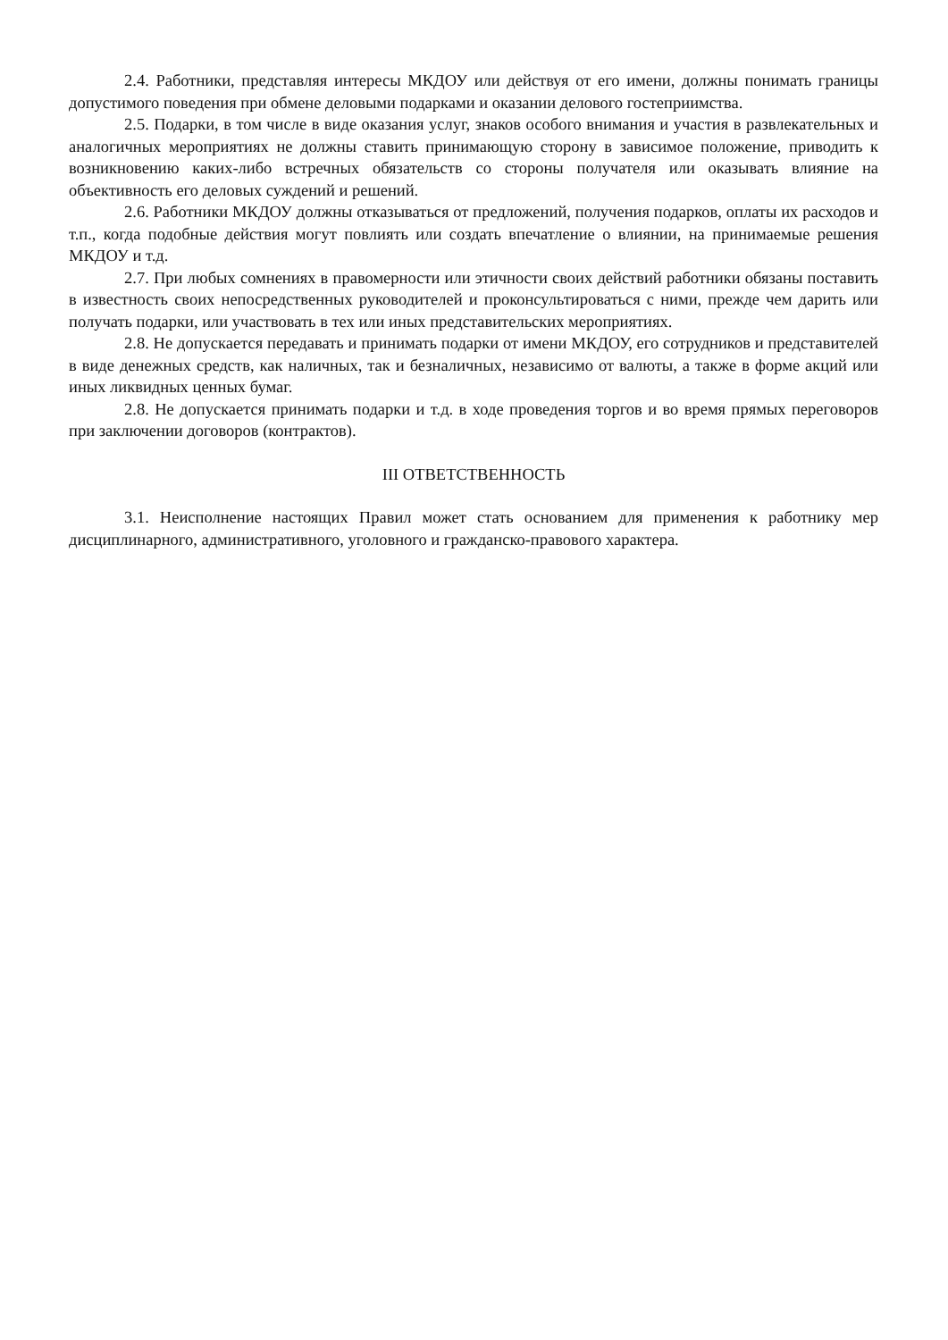2.4. Работники, представляя интересы МКДОУ или действуя от его имени, должны понимать границы допустимого поведения при обмене деловыми подарками и оказании делового гостеприимства.
2.5. Подарки, в том числе в виде оказания услуг, знаков особого внимания и участия в развлекательных и аналогичных мероприятиях не должны ставить принимающую сторону в зависимое положение, приводить к возникновению каких-либо встречных обязательств со стороны получателя или оказывать влияние на объективность его деловых суждений и решений.
2.6. Работники МКДОУ должны отказываться от предложений, получения подарков, оплаты их расходов и т.п., когда подобные действия могут повлиять или создать впечатление о влиянии, на принимаемые решения МКДОУ и т.д.
2.7. При любых сомнениях в правомерности или этичности своих действий работники обязаны поставить в известность своих непосредственных руководителей и проконсультироваться с ними, прежде чем дарить или получать подарки, или участвовать в тех или иных представительских мероприятиях.
2.8. Не допускается передавать и принимать подарки от имени МКДОУ, его сотрудников и представителей в виде денежных средств, как наличных, так и безналичных, независимо от валюты, а также в форме акций или иных ликвидных ценных бумаг.
2.8. Не допускается принимать подарки и т.д. в ходе проведения торгов и во время прямых переговоров при заключении договоров (контрактов).
III ОТВЕТСТВЕННОСТЬ
3.1. Неисполнение настоящих Правил может стать основанием для применения к работнику мер дисциплинарного, административного, уголовного и гражданско-правового характера.